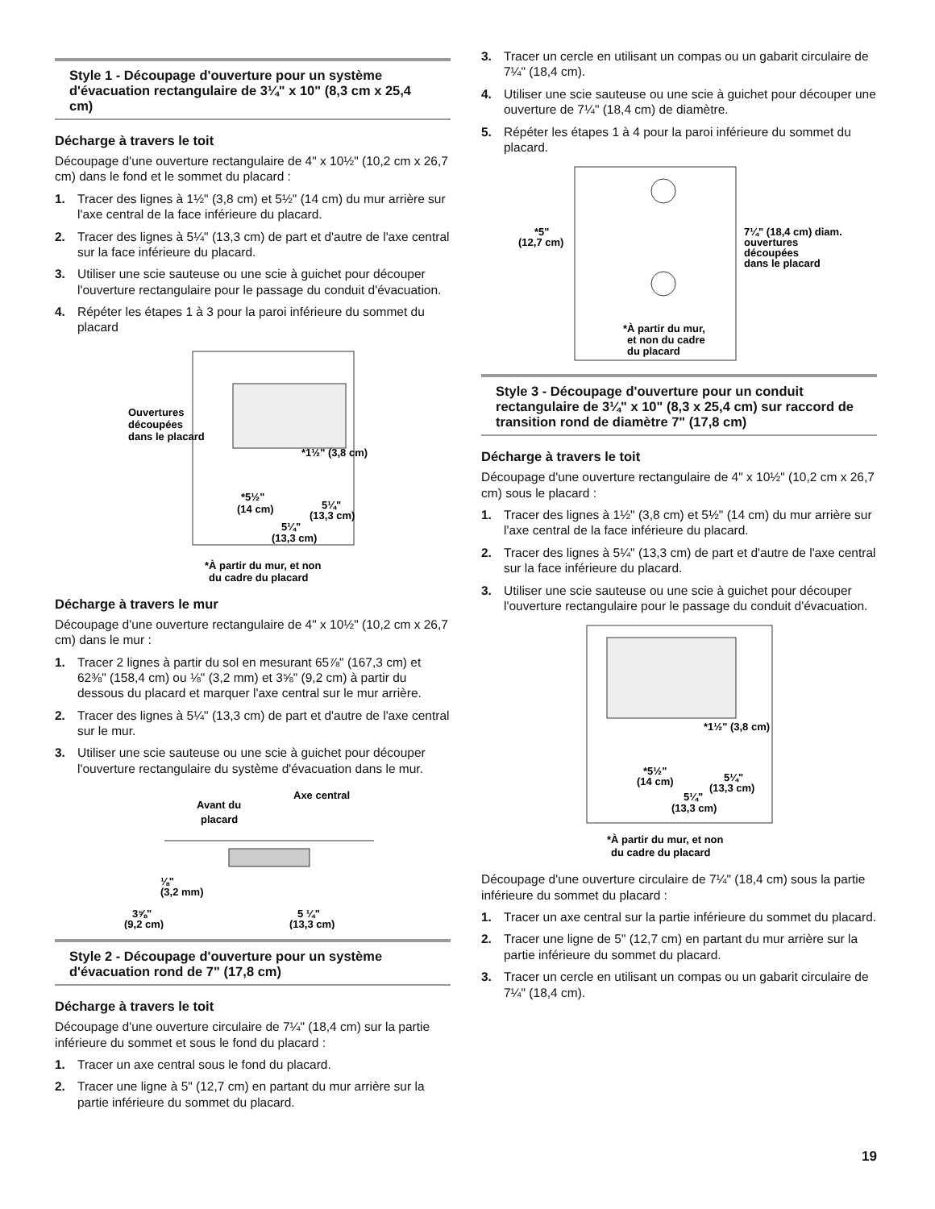Style 1 - Découpage d'ouverture pour un système d'évacuation rectangulaire de 3¼" x 10" (8,3 cm x 25,4 cm)
Décharge à travers le toit
Découpage d'une ouverture rectangulaire de 4" x 10½" (10,2 cm x 26,7 cm) dans le fond et le sommet du placard :
1. Tracer des lignes à 1½" (3,8 cm) et 5½" (14 cm) du mur arrière sur l'axe central de la face inférieure du placard.
2. Tracer des lignes à 5¼" (13,3 cm) de part et d'autre de l'axe central sur la face inférieure du placard.
3. Utiliser une scie sauteuse ou une scie à guichet pour découper l'ouverture rectangulaire pour le passage du conduit d'évacuation.
4. Répéter les étapes 1 à 3 pour la paroi inférieure du sommet du placard
Ouvertures
découpées
dans le placard
*1½" (3,8 cm)
*5½"
(14 cm)
5¼"
(13,3 cm)
5¼"
(13,3 cm)
*À partir du mur, et non
du cadre du placard
Décharge à travers le mur
Découpage d'une ouverture rectangulaire de 4" x 10½" (10,2 cm x 26,7 cm) dans le mur :
1. Tracer 2 lignes à partir du sol en mesurant 65⅞" (167,3 cm) et 62⅜" (158,4 cm) ou ⅛" (3,2 mm) et 3⅝" (9,2 cm) à partir du dessous du placard et marquer l'axe central sur le mur arrière.
2. Tracer des lignes à 5¼" (13,3 cm) de part et d'autre de l'axe central sur le mur.
3. Utiliser une scie sauteuse ou une scie à guichet pour découper l'ouverture rectangulaire du système d'évacuation dans le mur.
Avant du
placard
Axe central
⅛"
(3,2 mm)
3⅝"
(9,2 cm)
5 ¼"
(13,3 cm)
Style 2 - Découpage d'ouverture pour un système d'évacuation rond de 7" (17,8 cm)
Décharge à travers le toit
Découpage d'une ouverture circulaire de 7¼" (18,4 cm) sur la partie inférieure du sommet et sous le fond du placard :
1. Tracer un axe central sous le fond du placard.
2. Tracer une ligne à 5" (12,7 cm) en partant du mur arrière sur la partie inférieure du sommet du placard.
3. Tracer un cercle en utilisant un compas ou un gabarit circulaire de 7¼" (18,4 cm).
4. Utiliser une scie sauteuse ou une scie à guichet pour découper une ouverture de 7¼" (18,4 cm) de diamètre.
5. Répéter les étapes 1 à 4 pour la paroi inférieure du sommet du placard.
*5"
(12,7 cm)
7¼" (18,4 cm) diam.
ouvertures
découpées
dans le placard
*À partir du mur,
et non du cadre
du placard
Style 3 - Découpage d'ouverture pour un conduit rectangulaire de 3¼" x 10" (8,3 x 25,4 cm) sur raccord de transition rond de diamètre 7" (17,8 cm)
Décharge à travers le toit
Découpage d'une ouverture rectangulaire de 4" x 10½" (10,2 cm x 26,7 cm) sous le placard :
1. Tracer des lignes à 1½" (3,8 cm) et 5½" (14 cm) du mur arrière sur l'axe central de la face inférieure du placard.
2. Tracer des lignes à 5¼" (13,3 cm) de part et d'autre de l'axe central sur la face inférieure du placard.
3. Utiliser une scie sauteuse ou une scie à guichet pour découper l'ouverture rectangulaire pour le passage du conduit d'évacuation.
*1½" (3,8 cm)
*5½"
(14 cm)
5¼"
(13,3 cm)
5¼"
(13,3 cm)
*À partir du mur, et non
du cadre du placard
Découpage d'une ouverture circulaire de 7¼" (18,4 cm) sous la partie inférieure du sommet du placard :
1. Tracer un axe central sur la partie inférieure du sommet du placard.
2. Tracer une ligne de 5" (12,7 cm) en partant du mur arrière sur la partie inférieure du sommet du placard.
3. Tracer un cercle en utilisant un compas ou un gabarit circulaire de 7¼" (18,4 cm).
19